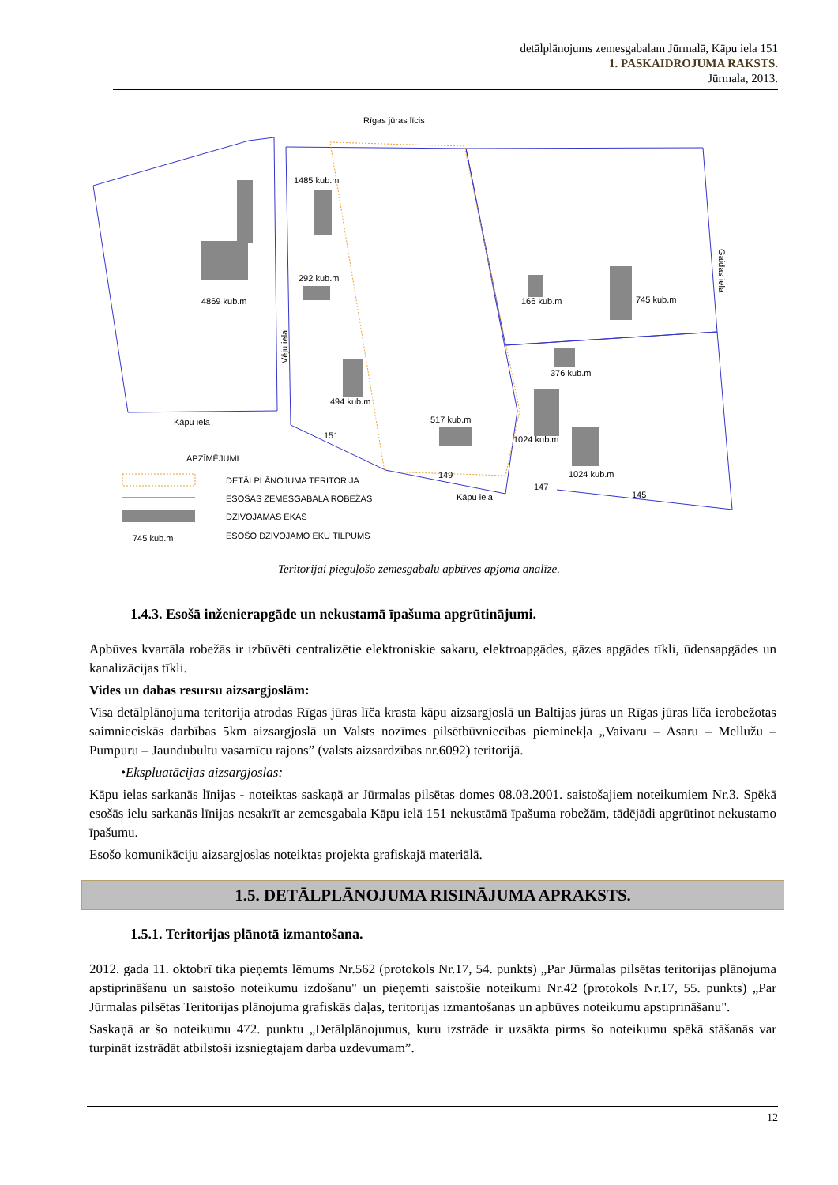detālplānojums zemesgabalam Jūrmalā, Kāpu iela 151
1. PASKAIDROJUMA RAKSTS.
Jūrmala, 2013.
Rīgas jūras līcis
1485 kub.m
292 kub.m
4869 kub.m
494 kub.m
517 kub.m
166 kub.m
745 kub.m
376 kub.m
1024 kub.m
1024 kub.m
Kāpu iela
Kāpu iela
APZĪMĒJUMI
DETĀLPLĀNOJUMA TERITORIJA
ESOŠĀS ZEMESGABALA ROBEŽAS
DZĪVOJAMĀS ĒKAS
ESOŠO DZĪVOJAMO ĒKU TILPUMS
745 kub.m
151
149
147
145
Vēju iela
Gaidas iela
Teritorijai pieguļošo zemesgabalu apbūves apjoma analīze.
1.4.3. Esošā inženierapgāde un nekustamā īpašuma apgrūtinājumi.
Apbūves kvartāla robežās ir izbūvēti centralizētie elektroniskie sakaru, elektroapgādes, gāzes apgādes tīkli, ūdensapgādes un kanalizācijas tīkli.
Vides un dabas resursu aizsargjoslām:
Visa detālplānojuma teritorija atrodas Rīgas jūras līča krasta kāpu aizsargjoslā un Baltijas jūras un Rīgas jūras līča ierobežotas saimnieciskās darbības 5km aizsargjoslā un Valsts nozīmes pilsētbūvniecības pieminekļa „Vaivaru – Asaru – Mellužu – Pumpuru – Jaundubultu vasarnīcu rajons” (valsts aizsardzības nr.6092) teritorijā.
•Ekspluatācijas aizsargjoslas:
Kāpu ielas sarkanās līnijas - noteiktas saskaņā ar Jūrmalas pilsētas domes 08.03.2001. saistošajiem noteikumiem Nr.3. Spēkā esošās ielu sarkanās līnijas nesakrīt ar zemesgabala Kāpu ielā 151 nekustāmā īpašuma robežām, tādējādi apgrūtinot nekustamo īpašumu.
Esošo komunikāciju aizsargjoslas noteiktas projekta grafiskajā materiālā.
1.5. DETĀLPLĀNOJUMA RISINĀJUMA APRAKSTS.
1.5.1. Teritorijas plānotā izmantošana.
2012. gada 11. oktobrī tika pieņemts lēmums Nr.562 (protokols Nr.17, 54. punkts) „Par Jūrmalas pilsētas teritorijas plānojuma apstiprināšanu un saistošo noteikumu izdošanu" un pieņemti saistošie noteikumi Nr.42 (protokols Nr.17, 55. punkts) „Par Jūrmalas pilsētas Teritorijas plānojuma grafiskās daļas, teritorijas izmantošanas un apbūves noteikumu apstiprināšanu".
Saskaņā ar šo noteikumu 472. punktu „Detālplānojumus, kuru izstrāde ir uzsākta pirms šo noteikumu spēkā stāšanās var turpināt izstrādāt atbilstoši izsniegtajam darba uzdevumam”.
12